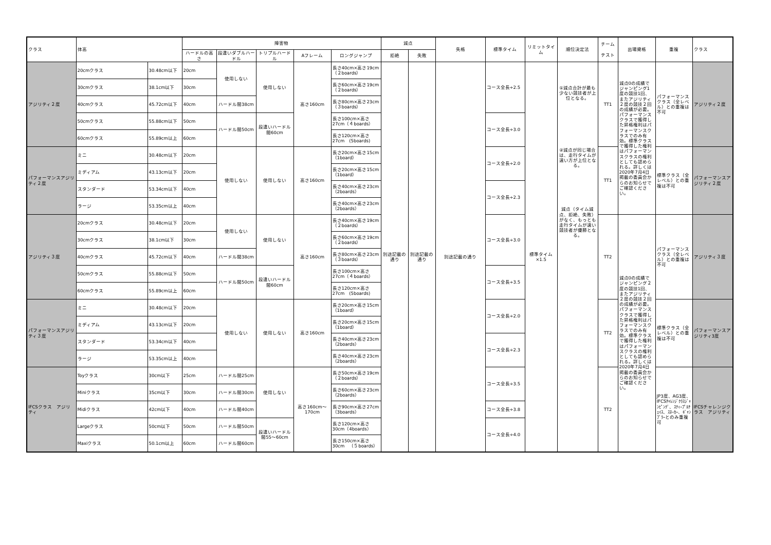| クラス | 体高 | | 障害物 | | | | | 減点 | | 失格 | 標準タイム | リミットタイム | 順位決定法 | チーム テスト | 出場資格 | 重複 | クラス |
| --- | --- | --- | --- | --- | --- | --- | --- | --- | --- | --- | --- | --- | --- | --- | --- | --- | --- |
| | | | ハードルの高さ | 段違いダブルハードル | トリプルハードル | Aフレーム | ロングジャンプ | 拒絶 | 失敗 | | | | | | | | |
| アジリティ２度 | 20cmクラス | 30.48cm以下 | 20cm | 使用しない | 使用しない | 高さ160cm | 長さ40cm×高さ19cm（２boards） | 別途記載の通り | 別途記載の通り | 別途記載の通り | コース全長÷2.5 | 標準タイム×1.5 | ①減点合計が最も少ない競技者が上位となる。 ②減点が同じ場合は、走行タイムが速い方が上位となる。 減点（タイム減点、拒絶、失敗）がなく、もっとも走行タイムが速い競技者が優勝となる。 | TT1 | 減点0の成績でジャンピング1度の競技1回、またアジリティ２度の競技２回の成績が必要。パフォーマンスクラスで獲得した昇格権利はパフォーマンスクラスでのみ有効。標準クラスで獲得した権利はパフォーマンスクラスの権利としても認められる。詳しくは2020年7月4日掲載の委員会からのお知らせでご確認ください。 | パフォーマンスクラス（全レベル）との重複は不可 | アジリティ２度 |
| | 30cmクラス | 38.1cm以下 | 30cm | | | | 長さ60cm×高さ19cm（２boards） | | | | | | | | | | |
| | 40cmクラス | 45.72cm以下 | 40cm | ハードル間38cm | | | 長さ80cm×高さ23cm（３boards） | | | | | | | | | | |
| | 50cmクラス | 55.88cm以下 | 50cm | ハードル間50cm | 段違いハードル間60cm | | 長さ100cm×高さ27cm（４boards） | | | | コース全長÷3.0 | | | | | | |
| | 60cmクラス | 55.89cm以上 | 60cm | | | | 長さ120cm×高さ27cm (5boards) | | | | | | | | | | |
| パフォーマンスアジリティ２度 | ミニ | 30.48cm以下 | 20cm | 使用しない | 使用しない | 高さ160cm | 長さ20cm×高さ15cm（1board） | | | | コース全長÷2.0 | | | TT1 | | 標準クラス（全レベル）との重複は不可 | パフォーマンスアジリティ２度 |
| | ミディアム | 43.13cm以下 | 20cm | | | | 長さ20cm×高さ15cm（1board） | | | | | | | | | | |
| | スタンダード | 53.34cm以下 | 40cm | | | | 長さ40cm×高さ23cm（2boards） | | | | コース全長÷2.3 | | | | | | |
| | ラージ | 53.35cm以上 | 40cm | | | | 長さ40cm×高さ23cm（2boards） | | | | | | | | | | |
| アジリティ３度 | 20cmクラス | 30.48cm以下 | 20cm | 使用しない | 使用しない | 高さ160cm | 長さ40cm×高さ19cm（２boards） | | | | コース全長÷3.0 | | | TT2 | 減点0の成績でジャンピング２度の競技1回、またアジリティ２度の競技２回の成績が必要。パフォーマンスクラスで獲得した昇格権利はパフォーマンスクラスでのみ有効。標準クラスで獲得した権利はパフォーマンスクラスの権利としても認められる。詳しくは2020年7月4日掲載の委員会からのお知らせでご確認ください。 | パフォーマンスクラス（全レベル）との重複は不可 | アジリティ３度 |
| | 30cmクラス | 38.1cm以下 | 30cm | | | | 長さ60cm×高さ19cm（２boards） | | | | | | | | | | |
| | 40cmクラス | 45.72cm以下 | 40cm | ハードル間38cm | | | 長さ80cm×高さ23cm（３boards） | | | | | | | | | | |
| | 50cmクラス | 55.88cm以下 | 50cm | ハードル間50cm | 段違いハードル間60cm | | 長さ100cm×高さ27cm（４boards） | | | | コース全長÷3.5 | | | | | | |
| | 60cmクラス | 55.89cm以上 | 60cm | | | | 長さ120cm×高さ27cm (5boards) | | | | | | | | | | |
| パフォーマンスアジリティ３度 | ミニ | 30.48cm以下 | 20cm | 使用しない | 使用しない | 高さ160cm | 長さ20cm×高さ15cm（1board） | | | | コース全長÷2.0 | | | TT2 | | 標準クラス（全レベル）との重複は不可 | パフォーマンスアジリティ3度 |
| | ミディアム | 43.13cm以下 | 20cm | | | | 長さ20cm×高さ15cm（1board） | | | | | | | | | | |
| | スタンダード | 53.34cm以下 | 40cm | | | | 長さ40cm×高さ23cm（2boards） | | | | コース全長÷2.3 | | | | | | |
| | ラージ | 53.35cm以上 | 40cm | | | | 長さ40cm×高さ23cm（2boards） | | | | | | | | | | |
| IFCSクラス アジリティ | Toyクラス | 30cm以下 | 25cm | ハードル間25cm | 使用しない | 高さ160cm〜170cm | 長さ50cm×高さ19cm（２boards） | | | | コース全長÷3.5 | | | TT2 | | JP3度、AG3度、IFCSﾁｬﾚﾝｼﾞｸﾗｽｼﾞｬﾝﾋﾟﾝｸﾞ、ｽﾃｨｰﾌﾟﾙﾁｪｲｽ、ｽﾇｰｶｰ、ｷﾞｬﾝﾌﾞﾗｰとのみ重複可 | IFCSチャレンジクラス アジリティ |
| | Miniクラス | 35cm以下 | 30cm | ハードル間30cm | | | 長さ60cm×高さ23cm（2boards） | | | | | | | | | | |
| | Midiクラス | 42cm以下 | 40cm | ハードル間40cm | | | 長さ90cm×高さ27cm（3boards） | | | | コース全長÷3.8 | | | | | | |
| | Largeクラス | 50cm以下 | 50cm | ハードル間50cm | 段違いハードル間55〜60cm | | 長さ120cm×高さ30cm（4boards） | | | | コース全長÷4.0 | | | | | | |
| | Maxiクラス | 50.1cm以上 | 60cm | ハードル間60cm | | | 長さ150cm×高さ30cm （５boards） | | | | | | | | | | |